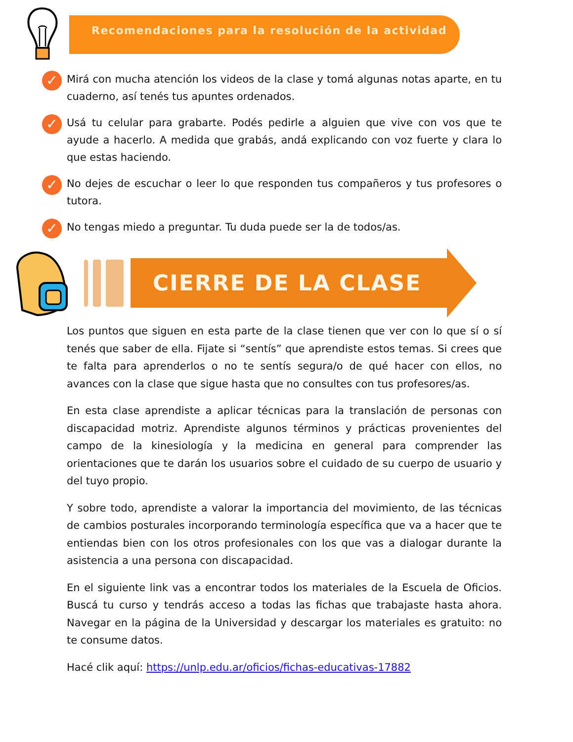Recomendaciones para la resolución de la actividad
✓
Mirá con mucha atención los videos de la clase y tomá algunas notas aparte, en tu cuaderno, así tenés tus apuntes ordenados.
✓
Usá tu celular para grabarte. Podés pedirle a alguien que vive con vos que te ayude a hacerlo. A medida que grabás, andá explicando con voz fuerte y clara lo que estas haciendo.
✓
No dejes de escuchar o leer lo que responden tus compañeros y tus profesores o tutora.
✓
No tengas miedo a preguntar. Tu duda puede ser la de todos/as.
CIERRE DE LA CLASE
Los puntos que siguen en esta parte de la clase tienen que ver con lo que sí o sí tenés que saber de ella. Fijate si “sentís” que aprendiste estos temas. Si crees que te falta para aprenderlos o no te sentís segura/o de qué hacer con ellos, no avances con la clase que sigue hasta que no consultes con tus profesores/as.
En esta clase aprendiste a aplicar técnicas para la translación de personas con discapacidad motriz. Aprendiste algunos términos y prácticas provenientes del campo de la kinesiología y la medicina en general para comprender las orientaciones que te darán los usuarios sobre el cuidado de su cuerpo de usuario y del tuyo propio.
Y sobre todo, aprendiste a valorar la importancia del movimiento, de las técnicas de cambios posturales incorporando terminología específica que va a hacer que te entiendas bien con los otros profesionales con los que vas a dialogar durante la asistencia a una persona con discapacidad.
En el siguiente link vas a encontrar todos los materiales de la Escuela de Oficios. Buscá tu curso y tendrás acceso a todas las fichas que trabajaste hasta ahora. Navegar en la página de la Universidad y descargar los materiales es gratuito: no te consume datos.
Hacé clik aquí: https://unlp.edu.ar/oficios/fichas-educativas-17882